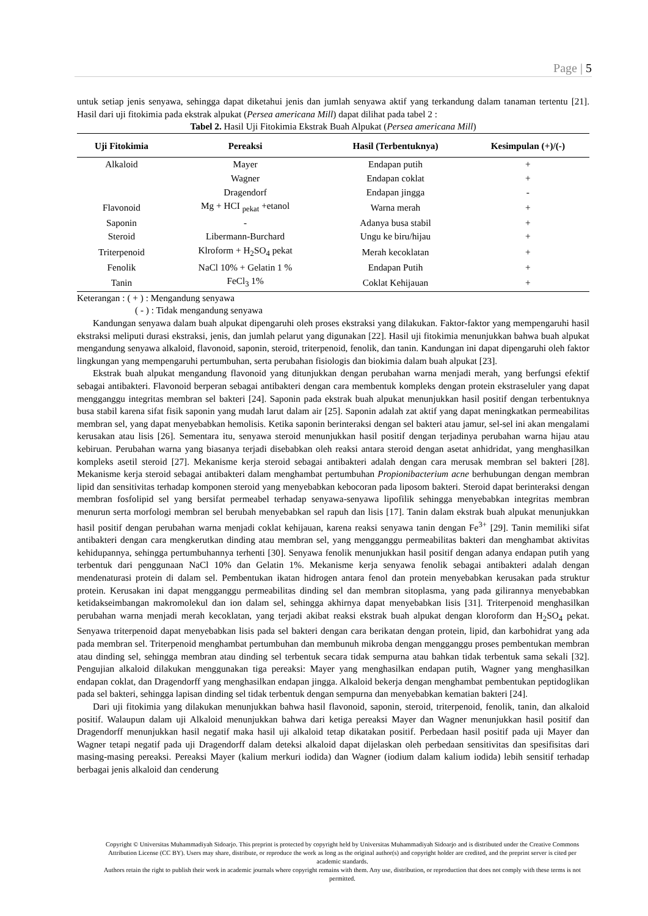Page | 5
untuk setiap jenis senyawa, sehingga dapat diketahui jenis dan jumlah senyawa aktif yang terkandung dalam tanaman tertentu [21]. Hasil dari uji fitokimia pada ekstrak alpukat (Persea americana Mill) dapat dilihat pada tabel 2 :
Tabel 2. Hasil Uji Fitokimia Ekstrak Buah Alpukat (Persea americana Mill)
| Uji Fitokimia | Pereaksi | Hasil (Terbentuknya) | Kesimpulan (+)/(-) |
| --- | --- | --- | --- |
| Alkaloid | Mayer | Endapan putih | + |
| | Wagner | Endapan coklat | + |
| | Dragendorf | Endapan jingga | - |
| Flavonoid | Mg + HCI <sub>pekat</sub> +etanol | Warna merah | + |
| Saponin | - | Adanya busa stabil | + |
| Steroid | Libermann-Burchard | Ungu ke biru/hijau | + |
| Triterpenoid | Klroform + H<sub>2</sub>SO<sub>4</sub> pekat | Merah kecoklatan | + |
| Fenolik | NaCl 10% + Gelatin 1 % | Endapan Putih | + |
| Tanin | FeCl<sub>3</sub> 1% | Coklat Kehijauan | + |
Keterangan : ( + ) : Mengandung senyawa
( - ) : Tidak mengandung senyawa
Kandungan senyawa dalam buah alpukat dipengaruhi oleh proses ekstraksi yang dilakukan. Faktor-faktor yang mempengaruhi hasil ekstraksi meliputi durasi ekstraksi, jenis, dan jumlah pelarut yang digunakan [22]. Hasil uji fitokimia menunjukkan bahwa buah alpukat mengandung senyawa alkaloid, flavonoid, saponin, steroid, triterpenoid, fenolik, dan tanin. Kandungan ini dapat dipengaruhi oleh faktor lingkungan yang mempengaruhi pertumbuhan, serta perubahan fisiologis dan biokimia dalam buah alpukat [23].
Ekstrak buah alpukat mengandung flavonoid yang ditunjukkan dengan perubahan warna menjadi merah, yang berfungsi efektif sebagai antibakteri. Flavonoid berperan sebagai antibakteri dengan cara membentuk kompleks dengan protein ekstraseluler yang dapat mengganggu integritas membran sel bakteri [24]. Saponin pada ekstrak buah alpukat menunjukkan hasil positif dengan terbentuknya busa stabil karena sifat fisik saponin yang mudah larut dalam air [25]. Saponin adalah zat aktif yang dapat meningkatkan permeabilitas membran sel, yang dapat menyebabkan hemolisis. Ketika saponin berinteraksi dengan sel bakteri atau jamur, sel-sel ini akan mengalami kerusakan atau lisis [26]. Sementara itu, senyawa steroid menunjukkan hasil positif dengan terjadinya perubahan warna hijau atau kebiruan. Perubahan warna yang biasanya terjadi disebabkan oleh reaksi antara steroid dengan asetat anhidridat, yang menghasilkan kompleks asetil steroid [27]. Mekanisme kerja steroid sebagai antibakteri adalah dengan cara merusak membran sel bakteri [28]. Mekanisme kerja steroid sebagai antibakteri dalam menghambat pertumbuhan Propionibacterium acne berhubungan dengan membran lipid dan sensitivitas terhadap komponen steroid yang menyebabkan kebocoran pada liposom bakteri. Steroid dapat berinteraksi dengan membran fosfolipid sel yang bersifat permeabel terhadap senyawa-senyawa lipofilik sehingga menyebabkan integritas membran menurun serta morfologi membran sel berubah menyebabkan sel rapuh dan lisis [17]. Tanin dalam ekstrak buah alpukat menunjukkan hasil positif dengan perubahan warna menjadi coklat kehijauan, karena reaksi senyawa tanin dengan Fe<sup>3+</sup> [29]. Tanin memiliki sifat antibakteri dengan cara mengkerutkan dinding atau membran sel, yang mengganggu permeabilitas bakteri dan menghambat aktivitas kehidupannya, sehingga pertumbuhannya terhenti [30]. Senyawa fenolik menunjukkan hasil positif dengan adanya endapan putih yang terbentuk dari penggunaan NaCl 10% dan Gelatin 1%. Mekanisme kerja senyawa fenolik sebagai antibakteri adalah dengan mendenaturasi protein di dalam sel. Pembentukan ikatan hidrogen antara fenol dan protein menyebabkan kerusakan pada struktur protein. Kerusakan ini dapat mengganggu permeabilitas dinding sel dan membran sitoplasma, yang pada gilirannya menyebabkan ketidakseimbangan makromolekul dan ion dalam sel, sehingga akhirnya dapat menyebabkan lisis [31]. Triterpenoid menghasilkan perubahan warna menjadi merah kecoklatan, yang terjadi akibat reaksi ekstrak buah alpukat dengan kloroform dan H<sub>2</sub>SO<sub>4</sub> pekat. Senyawa triterpenoid dapat menyebabkan lisis pada sel bakteri dengan cara berikatan dengan protein, lipid, dan karbohidrat yang ada pada membran sel. Triterpenoid menghambat pertumbuhan dan membunuh mikroba dengan mengganggu proses pembentukan membran atau dinding sel, sehingga membran atau dinding sel terbentuk secara tidak sempurna atau bahkan tidak terbentuk sama sekali [32]. Pengujian alkaloid dilakukan menggunakan tiga pereaksi: Mayer yang menghasilkan endapan putih, Wagner yang menghasilkan endapan coklat, dan Dragendorff yang menghasilkan endapan jingga. Alkaloid bekerja dengan menghambat pembentukan peptidoglikan pada sel bakteri, sehingga lapisan dinding sel tidak terbentuk dengan sempurna dan menyebabkan kematian bakteri [24].
Dari uji fitokimia yang dilakukan menunjukkan bahwa hasil flavonoid, saponin, steroid, triterpenoid, fenolik, tanin, dan alkaloid positif. Walaupun dalam uji Alkaloid menunjukkan bahwa dari ketiga pereaksi Mayer dan Wagner menunjukkan hasil positif dan Dragendorff menunjukkan hasil negatif maka hasil uji alkaloid tetap dikatakan positif. Perbedaan hasil positif pada uji Mayer dan Wagner tetapi negatif pada uji Dragendorff dalam deteksi alkaloid dapat dijelaskan oleh perbedaan sensitivitas dan spesifisitas dari masing-masing pereaksi. Pereaksi Mayer (kalium merkuri iodida) dan Wagner (iodium dalam kalium iodida) lebih sensitif terhadap berbagai jenis alkaloid dan cenderung
Copyright © Universitas Muhammadiyah Sidoarjo. This preprint is protected by copyright held by Universitas Muhammadiyah Sidoarjo and is distributed under the Creative Commons Attribution License (CC BY). Users may share, distribute, or reproduce the work as long as the original author(s) and copyright holder are credited, and the preprint server is cited per academic standards.
Authors retain the right to publish their work in academic journals where copyright remains with them. Any use, distribution, or reproduction that does not comply with these terms is not permitted.